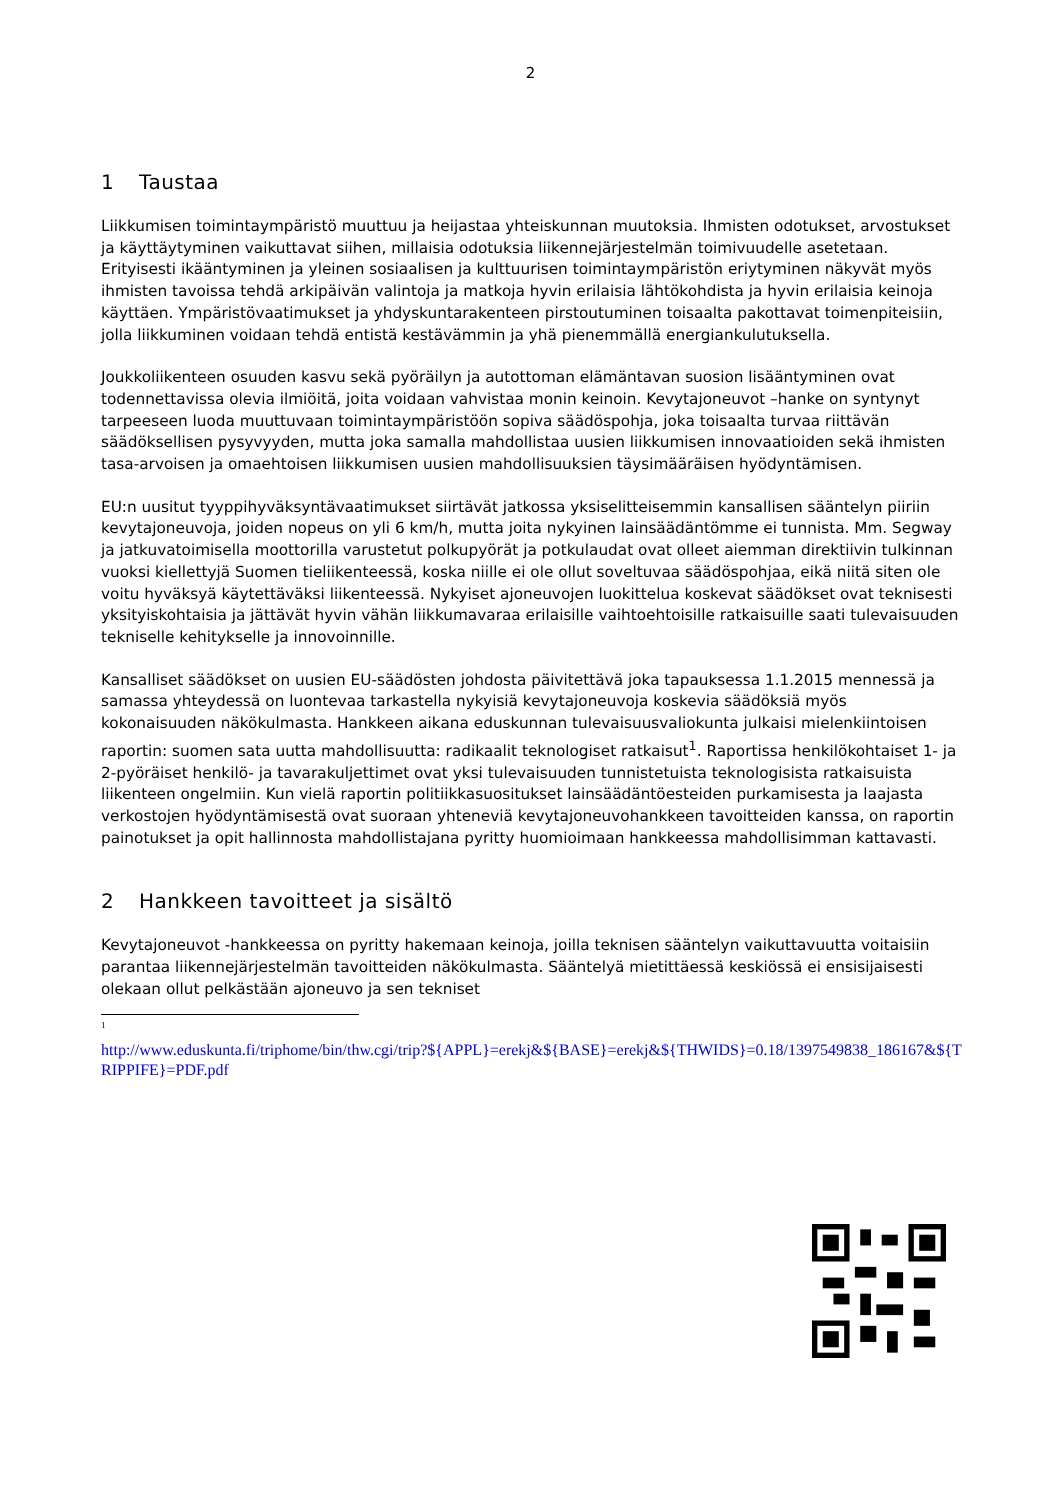2
1 Taustaa
Liikkumisen toimintaympäristö muuttuu ja heijastaa yhteiskunnan muutoksia. Ihmisten odotukset, arvostukset ja käyttäytyminen vaikuttavat siihen, millaisia odotuksia liikennejärjestelmän toimivuudelle asetetaan. Erityisesti ikääntyminen ja yleinen sosiaalisen ja kulttuurisen toimintaympäristön eriytyminen näkyvät myös ihmisten tavoissa tehdä arkipäivän valintoja ja matkoja hyvin erilaisia lähtökohdista ja hyvin erilaisia keinoja käyttäen. Ympäristövaatimukset ja yhdyskuntarakenteen pirstoutuminen toisaalta pakottavat toimenpiteisiin, jolla liikkuminen voidaan tehdä entistä kestävämmin ja yhä pienemmällä energiankulutuksella.
Joukkoliikenteen osuuden kasvu sekä pyöräilyn ja autottoman elämäntavan suosion lisääntyminen ovat todennettavissa olevia ilmiöitä, joita voidaan vahvistaa monin keinoin. Kevytajoneuvot –hanke on syntynyt tarpeeseen luoda muuttuvaan toimintaympäristöön sopiva säädöspohja, joka toisaalta turvaa riittävän säädöksellisen pysyvyyden, mutta joka samalla mahdollistaa uusien liikkumisen innovaatioiden sekä ihmisten tasa-arvoisen ja omaehtoisen liikkumisen uusien mahdollisuuksien täysimääräisen hyödyntämisen.
EU:n uusitut tyyppihyväksyntävaatimukset siirtävät jatkossa yksiselitteisemmin kansallisen sääntelyn piiriin kevytajoneuvoja, joiden nopeus on yli 6 km/h, mutta joita nykyinen lainsäädäntömme ei tunnista. Mm. Segway ja jatkuvatoimisella moottorilla varustetut polkupyörät ja potkulaudat ovat olleet aiemman direktiivin tulkinnan vuoksi kiellettyjä Suomen tieliikenteessä, koska niille ei ole ollut soveltuvaa säädöspohjaa, eikä niitä siten ole voitu hyväksyä käytettäväksi liikenteessä. Nykyiset ajoneuvojen luokittelua koskevat säädökset ovat teknisesti yksityiskohtaisia ja jättävät hyvin vähän liikkumavaraa erilaisille vaihtoehtoisille ratkaisuille saati tulevaisuuden tekniselle kehitykselle ja innovoinnille.
Kansalliset säädökset on uusien EU-säädösten johdosta päivitettävä joka tapauksessa 1.1.2015 mennessä ja samassa yhteydessä on luontevaa tarkastella nykyisiä kevytajoneuvoja koskevia säädöksiä myös kokonaisuuden näkökulmasta. Hankkeen aikana eduskunnan tulevaisuusvaliokunta julkaisi mielenkiintoisen raportin: suomen sata uutta mahdollisuutta: radikaalit teknologiset ratkaisut<sup>1</sup>. Raportissa henkilökohtaiset 1- ja 2-pyöräiset henkilö- ja tavarakuljettimet ovat yksi tulevaisuuden tunnistetuista teknologisista ratkaisuista liikenteen ongelmiin. Kun vielä raportin politiikkasuositukset lainsäädäntöesteiden purkamisesta ja laajasta verkostojen hyödyntämisestä ovat suoraan yhteneviä kevytajoneuvohankkeen tavoitteiden kanssa, on raportin painotukset ja opit hallinnosta mahdollistajana pyritty huomioimaan hankkeessa mahdollisimman kattavasti.
2 Hankkeen tavoitteet ja sisältö
Kevytajoneuvot -hankkeessa on pyritty hakemaan keinoja, joilla teknisen sääntelyn vaikuttavuutta voitaisiin parantaa liikennejärjestelmän tavoitteiden näkökulmasta. Sääntelyä mietittäessä keskiössä ei ensisijaisesti olekaan ollut pelkästään ajoneuvo ja sen tekniset
<sup>1</sup>
http://www.eduskunta.fi/triphome/bin/thw.cgi/trip?${APPL}=erekj&${BASE}=erekj&${THWIDS}=0.18/1397549838_186167&${TRIPPIFE}=PDF.pdf